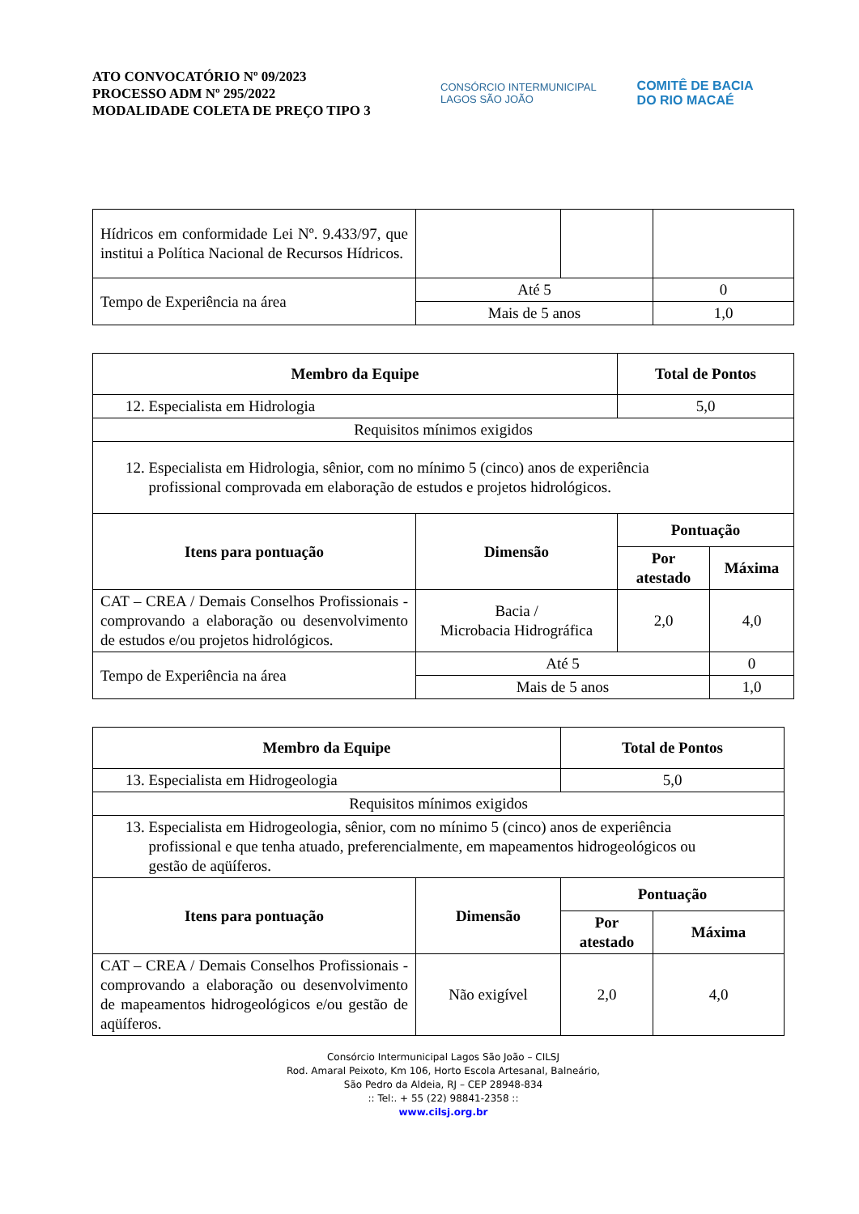ATO CONVOCATÓRIO Nº 09/2023
PROCESSO ADM Nº 295/2022
MODALIDADE COLETA DE PREÇO TIPO 3
CONSÓRCIO INTERMUNICIPAL
LAGOS SÃO JOÃO
COMITÊ DE BACIA
DO RIO MACAÉ
| Hídricos em conformidade Lei Nº. 9.433/97, que institui a Política Nacional de Recursos Hídricos. | | | |
| Tempo de Experiência na área | Até 5 | | 0 |
| | Mais de 5 anos | | 1,0 |
| Membro da Equipe | | Total de Pontos | |
| --- | --- | --- | --- |
| 12. Especialista em Hidrologia | | 5,0 | |
| Requisitos mínimos exigidos | | | |
| 12. Especialista em Hidrologia, sênior, com no mínimo 5 (cinco) anos de experiência profissional comprovada em elaboração de estudos e projetos hidrológicos. | | | |
| Itens para pontuação | Dimensão | Pontuação | |
| | | Por atestado | Máxima |
| CAT – CREA / Demais Conselhos Profissionais - comprovando a elaboração ou desenvolvimento de estudos e/ou projetos hidrológicos. | Bacia / Microbacia Hidrográfica | 2,0 | 4,0 |
| Tempo de Experiência na área | Até 5 | | 0 |
| | Mais de 5 anos | | 1,0 |
| Membro da Equipe | | Total de Pontos | |
| --- | --- | --- | --- |
| 13. Especialista em Hidrogeologia | | 5,0 | |
| Requisitos mínimos exigidos | | | |
| 13. Especialista em Hidrogeologia, sênior, com no mínimo 5 (cinco) anos de experiência profissional e que tenha atuado, preferencialmente, em mapeamentos hidrogeológicos ou gestão de aqüíferos. | | | |
| Itens para pontuação | Dimensão | Pontuação | |
| | | Por atestado | Máxima |
| CAT – CREA / Demais Conselhos Profissionais - comprovando a elaboração ou desenvolvimento de mapeamentos hidrogeológicos e/ou gestão de aqüíferos. | Não exigível | 2,0 | 4,0 |
Consórcio Intermunicipal Lagos São João – CILSJ
Rod. Amaral Peixoto, Km 106, Horto Escola Artesanal, Balneário,
São Pedro da Aldeia, RJ – CEP 28948-834
:: Tel:. + 55 (22) 98841-2358 ::
www.cilsj.org.br